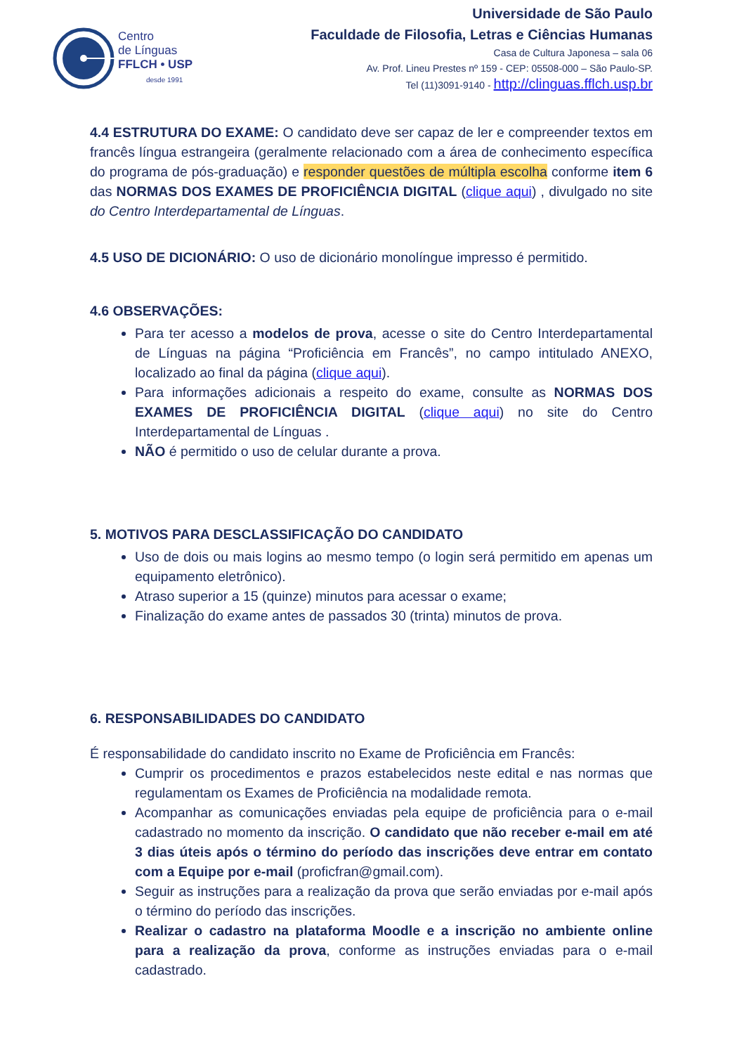Centro
de Línguas
FFLCH • USP
desde 1991
Universidade de São Paulo
Faculdade de Filosofia, Letras e Ciências Humanas
Casa de Cultura Japonesa – sala 06
Av. Prof. Lineu Prestes nº 159 - CEP: 05508-000 – São Paulo-SP.
Tel (11)3091-9140 - http://clinguas.fflch.usp.br
4.4 ESTRUTURA DO EXAME: O candidato deve ser capaz de ler e compreender textos em francês língua estrangeira (geralmente relacionado com a área de conhecimento específica do programa de pós-graduação) e responder questões de múltipla escolha conforme item 6 das NORMAS DOS EXAMES DE PROFICIÊNCIA DIGITAL (clique aqui) , divulgado no site do Centro Interdepartamental de Línguas.
4.5 USO DE DICIONÁRIO: O uso de dicionário monolíngue impresso é permitido.
4.6 OBSERVAÇÕES:
Para ter acesso a modelos de prova, acesse o site do Centro Interdepartamental de Línguas na página “Proficiência em Francês”, no campo intitulado ANEXO, localizado ao final da página (clique aqui).
Para informações adicionais a respeito do exame, consulte as NORMAS DOS EXAMES DE PROFICIÊNCIA DIGITAL (clique aqui) no site do Centro Interdepartamental de Línguas .
NÃO é permitido o uso de celular durante a prova.
5. MOTIVOS PARA DESCLASSIFICAÇÃO DO CANDIDATO
Uso de dois ou mais logins ao mesmo tempo (o login será permitido em apenas um equipamento eletrônico).
Atraso superior a 15 (quinze) minutos para acessar o exame;
Finalização do exame antes de passados 30 (trinta) minutos de prova.
6. RESPONSABILIDADES DO CANDIDATO
É responsabilidade do candidato inscrito no Exame de Proficiência em Francês:
Cumprir os procedimentos e prazos estabelecidos neste edital e nas normas que regulamentam os Exames de Proficiência na modalidade remota.
Acompanhar as comunicações enviadas pela equipe de proficiência para o e-mail cadastrado no momento da inscrição. O candidato que não receber e-mail em até 3 dias úteis após o término do período das inscrições deve entrar em contato com a Equipe por e-mail (proficfran@gmail.com).
Seguir as instruções para a realização da prova que serão enviadas por e-mail após o término do período das inscrições.
Realizar o cadastro na plataforma Moodle e a inscrição no ambiente online para a realização da prova, conforme as instruções enviadas para o e-mail cadastrado.